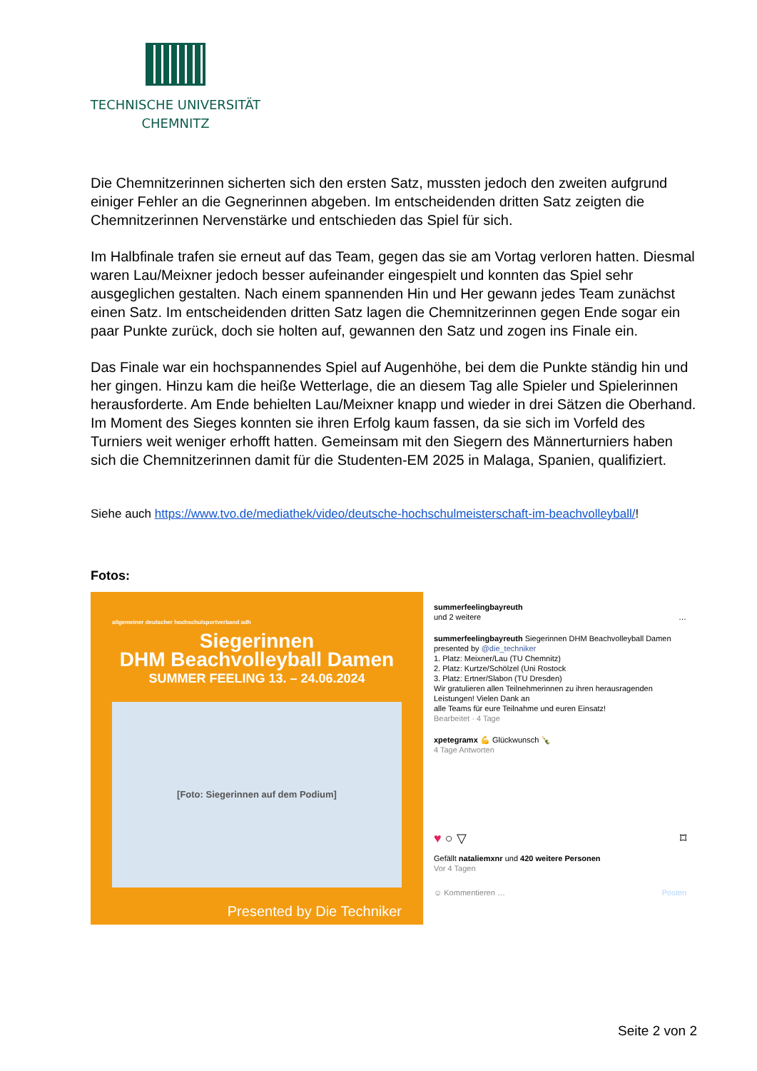TECHNISCHE UNIVERSITÄT
CHEMNITZ
Die Chemnitzerinnen sicherten sich den ersten Satz, mussten jedoch den zweiten aufgrund einiger Fehler an die Gegnerinnen abgeben. Im entscheidenden dritten Satz zeigten die Chemnitzerinnen Nervenstärke und entschieden das Spiel für sich.
Im Halbfinale trafen sie erneut auf das Team, gegen das sie am Vortag verloren hatten. Diesmal waren Lau/Meixner jedoch besser aufeinander eingespielt und konnten das Spiel sehr ausgeglichen gestalten. Nach einem spannenden Hin und Her gewann jedes Team zunächst einen Satz. Im entscheidenden dritten Satz lagen die Chemnitzerinnen gegen Ende sogar ein paar Punkte zurück, doch sie holten auf, gewannen den Satz und zogen ins Finale ein.
Das Finale war ein hochspannendes Spiel auf Augenhöhe, bei dem die Punkte ständig hin und her gingen. Hinzu kam die heiße Wetterlage, die an diesem Tag alle Spieler und Spielerinnen herausforderte. Am Ende behielten Lau/Meixner knapp und wieder in drei Sätzen die Oberhand. Im Moment des Sieges konnten sie ihren Erfolg kaum fassen, da sie sich im Vorfeld des Turniers weit weniger erhofft hatten. Gemeinsam mit den Siegern des Männerturniers haben sich die Chemnitzerinnen damit für die Studenten-EM 2025 in Malaga, Spanien, qualifiziert.
Siehe auch https://www.tvo.de/mediathek/video/deutsche-hochschulmeisterschaft-im-beachvolleyball/!
Fotos:
allgemeiner deutscher hochschulsportverband adh
Siegerinnen
DHM Beachvolleyball Damen
SUMMER FEELING 13. – 24.06.2024
[Foto: Siegerinnen auf dem Podium]
Presented by Die Techniker
summerfeelingbayreuth
und 2 weitere …
summerfeelingbayreuth Siegerinnen DHM Beachvolleyball Damen presented by @die_techniker
1. Platz: Meixner/Lau (TU Chemnitz)
2. Platz: Kurtze/Schölzel (Uni Rostock
3. Platz: Ertner/Slabon (TU Dresden)
Wir gratulieren allen Teilnehmerinnen zu ihren herausragenden Leistungen! Vielen Dank an
alle Teams für eure Teilnahme und euren Einsatz!
Bearbeitet · 4 Tage
xpetegramx 💪 Glückwunsch 🍾
4 Tage Antworten
♥ ○ ▽ ⌑
Gefällt nataliemxnr und 420 weitere Personen
Vor 4 Tagen
☺ Kommentieren … Posten
Seite 2 von 2